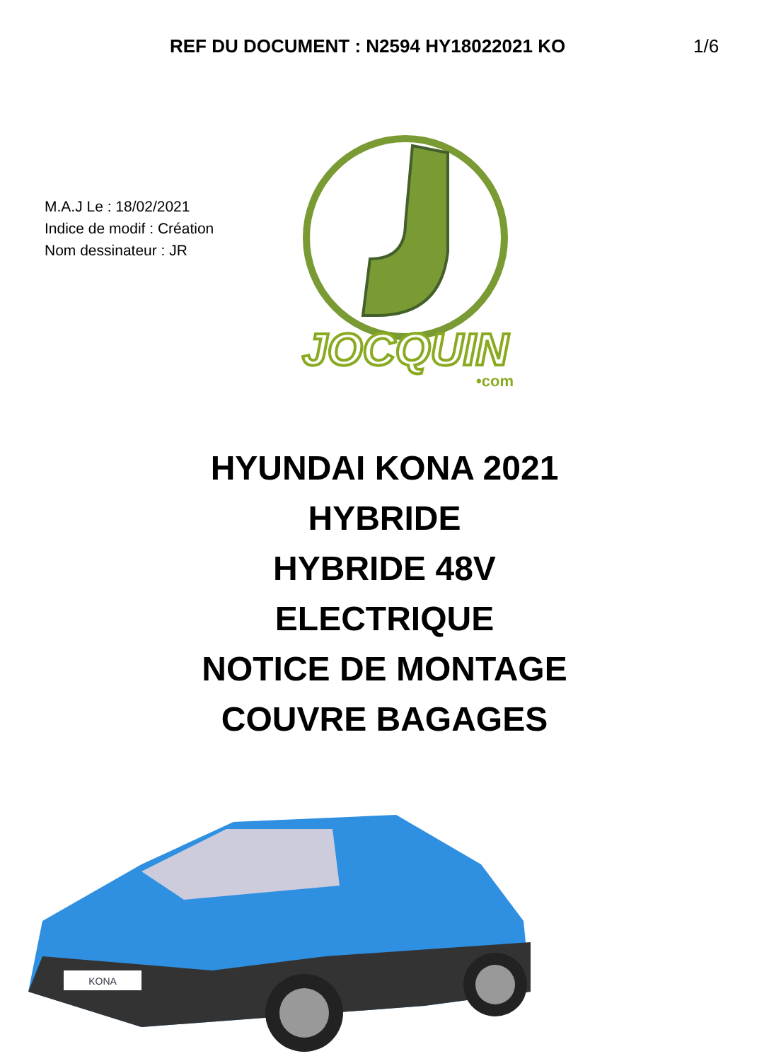REF DU DOCUMENT : N2594 HY18022021 KO 1/6
M.A.J Le : 18/02/2021
Indice de modif : Création
Nom dessinateur : JR
JOCQUIN
•com
HYUNDAI KONA 2021
HYBRIDE
HYBRIDE 48V
ELECTRIQUE
NOTICE DE MONTAGE
COUVRE BAGAGES
KONA